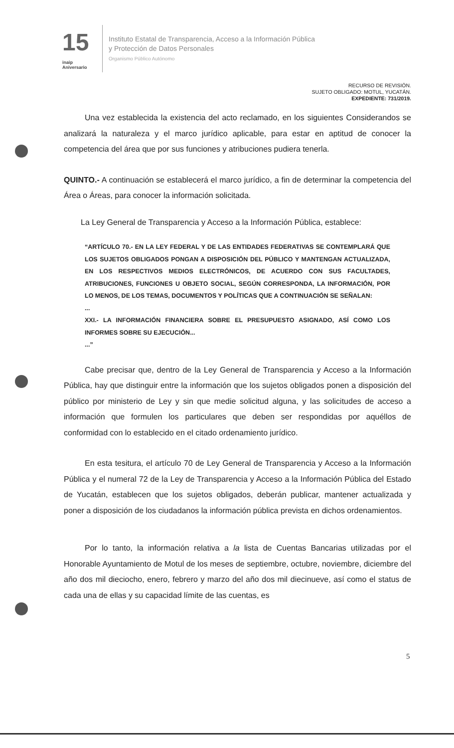15
inaip
Aniversario
Instituto Estatal de Transparencia, Acceso a la Información Pública
y Protección de Datos Personales
Organismo Público Autónomo
RECURSO DE REVISIÓN.
SUJETO OBLIGADO: MOTUL, YUCATÁN.
EXPEDIENTE: 731/2019.
Una vez establecida la existencia del acto reclamado, en los siguientes Considerandos se analizará la naturaleza y el marco jurídico aplicable, para estar en aptitud de conocer la competencia del área que por sus funciones y atribuciones pudiera tenerla.
QUINTO.- A continuación se establecerá el marco jurídico, a fin de determinar la competencia del Área o Áreas, para conocer la información solicitada.
La Ley General de Transparencia y Acceso a la Información Pública, establece:
“ARTÍCULO 70.- EN LA LEY FEDERAL Y DE LAS ENTIDADES FEDERATIVAS SE CONTEMPLARÁ QUE LOS SUJETOS OBLIGADOS PONGAN A DISPOSICIÓN DEL PÚBLICO Y MANTENGAN ACTUALIZADA, EN LOS RESPECTIVOS MEDIOS ELECTRÓNICOS, DE ACUERDO CON SUS FACULTADES, ATRIBUCIONES, FUNCIONES U OBJETO SOCIAL, SEGÚN CORRESPONDA, LA INFORMACIÓN, POR LO MENOS, DE LOS TEMAS, DOCUMENTOS Y POLÍTICAS QUE A CONTINUACIÓN SE SEÑALAN:
...
XXI.- LA INFORMACIÓN FINANCIERA SOBRE EL PRESUPUESTO ASIGNADO, ASÍ COMO LOS INFORMES SOBRE SU EJECUCIÓN...
...”
Cabe precisar que, dentro de la Ley General de Transparencia y Acceso a la Información Pública, hay que distinguir entre la información que los sujetos obligados ponen a disposición del público por ministerio de Ley y sin que medie solicitud alguna, y las solicitudes de acceso a información que formulen los particulares que deben ser respondidas por aquéllos de conformidad con lo establecido en el citado ordenamiento jurídico.
En esta tesitura, el artículo 70 de Ley General de Transparencia y Acceso a la Información Pública y el numeral 72 de la Ley de Transparencia y Acceso a la Información Pública del Estado de Yucatán, establecen que los sujetos obligados, deberán publicar, mantener actualizada y poner a disposición de los ciudadanos la información pública prevista en dichos ordenamientos.
Por lo tanto, la información relativa a la lista de Cuentas Bancarias utilizadas por el Honorable Ayuntamiento de Motul de los meses de septiembre, octubre, noviembre, diciembre del año dos mil dieciocho, enero, febrero y marzo del año dos mil diecinueve, así como el status de cada una de ellas y su capacidad límite de las cuentas, es
5